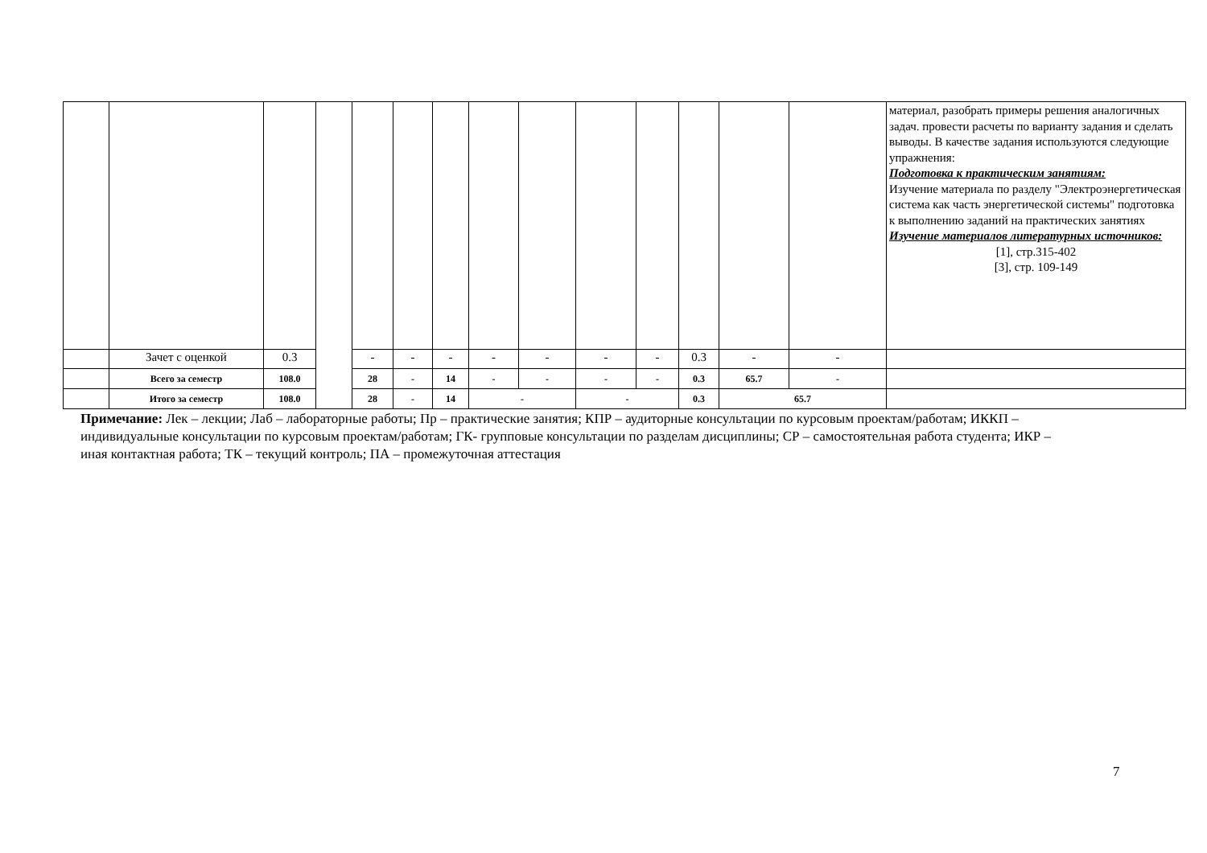| | | | | | | | | | | | | | | материал, разобрать примеры решения аналогичных задач. провести расчеты по варианту задания и сделать выводы. В качестве задания используются следующие упражнения: Подготовка к практическим занятиям: Изучение материала по разделу "Электроэнергетическая система как часть энергетической системы" подготовка к выполнению заданий на практических занятиях Изучение материалов литературных источников: [1], стр.315-402 [3], стр. 109-149 |
| | Зачет с оценкой | 0.3 | | - | - | - | - | - | - | - | 0.3 | - | - | |
| | Всего за семестр | 108.0 | | 28 | - | 14 | - | - | - | - | 0.3 | 65.7 | - | |
| | Итого за семестр | 108.0 | | 28 | - | 14 | - | | - | | 0.3 | 65.7 | | |
Примечание: Лек – лекции; Лаб – лабораторные работы; Пр – практические занятия; КПР – аудиторные консультации по курсовым проектам/работам; ИККП – индивидуальные консультации по курсовым проектам/работам; ГК- групповые консультации по разделам дисциплины; СР – самостоятельная работа студента; ИКР – иная контактная работа; ТК – текущий контроль; ПА – промежуточная аттестация
7